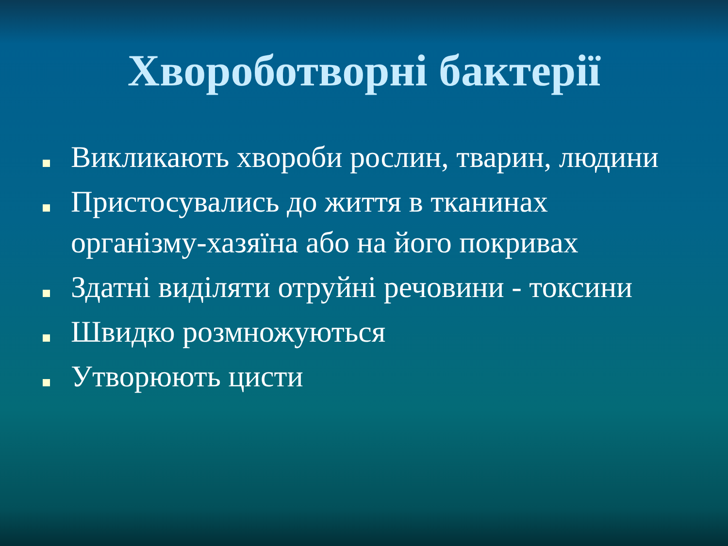Хвороботворні бактерії
Викликають хвороби рослин, тварин, людини
Пристосувались до життя в тканинах організму-хазяїна або на його покривах
Здатні виділяти отруйні речовини - токсини
Швидко розмножуються
Утворюють цисти